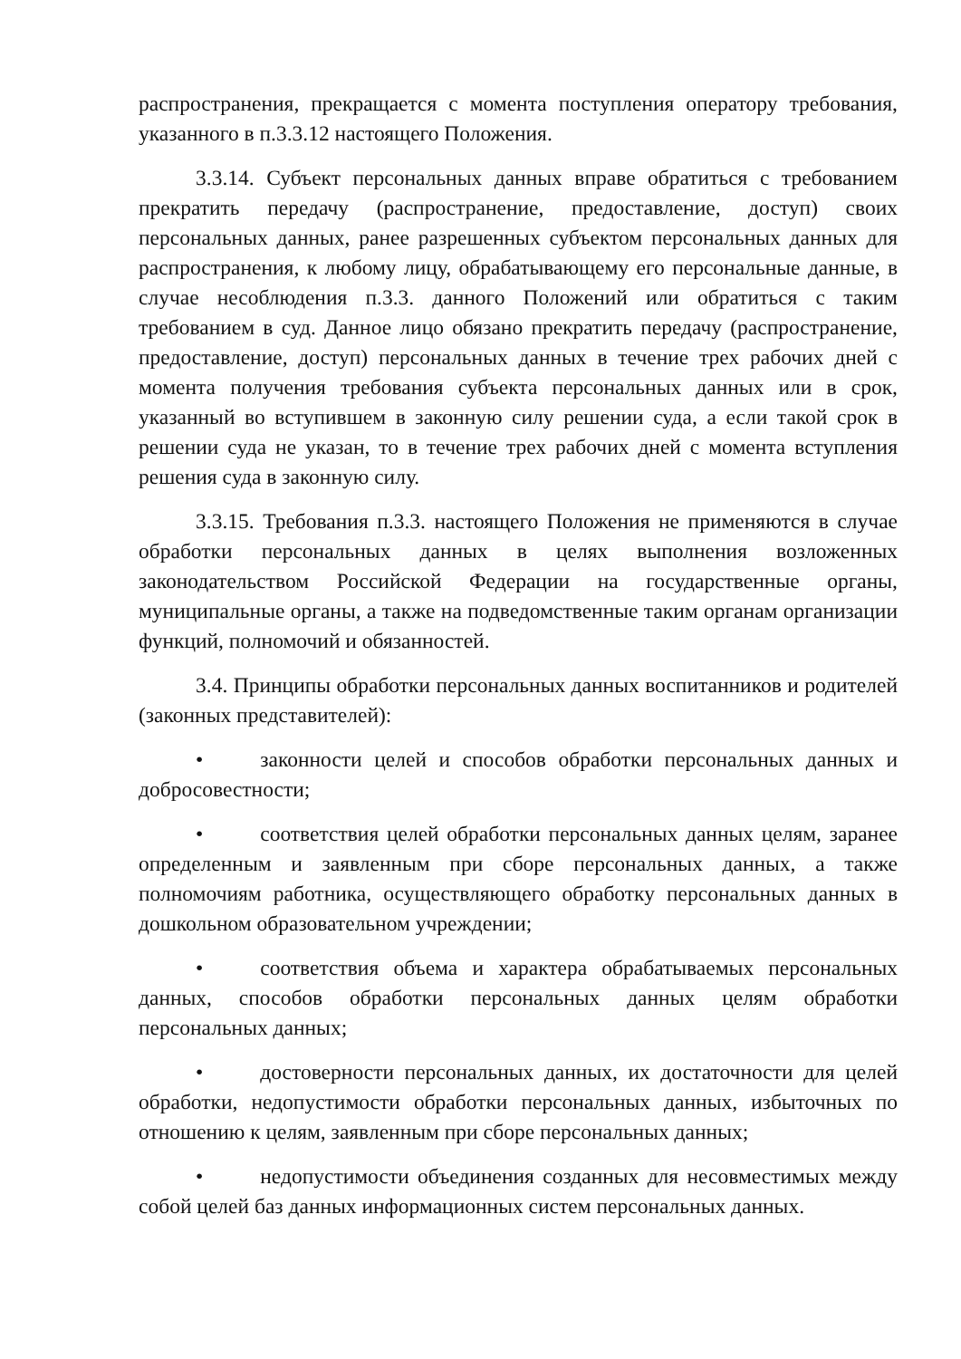распространения, прекращается с момента поступления оператору требования, указанного в п.3.3.12 настоящего Положения.
3.3.14. Субъект персональных данных вправе обратиться с требованием прекратить передачу (распространение, предоставление, доступ) своих персональных данных, ранее разрешенных субъектом персональных данных для распространения, к любому лицу, обрабатывающему его персональные данные, в случае несоблюдения п.3.3. данного Положений или обратиться с таким требованием в суд. Данное лицо обязано прекратить передачу (распространение, предоставление, доступ) персональных данных в течение трех рабочих дней с момента получения требования субъекта персональных данных или в срок, указанный во вступившем в законную силу решении суда, а если такой срок в решении суда не указан, то в течение трех рабочих дней с момента вступления решения суда в законную силу.
3.3.15. Требования п.3.3. настоящего Положения не применяются в случае обработки персональных данных в целях выполнения возложенных законодательством Российской Федерации на государственные органы, муниципальные органы, а также на подведомственные таким органам организации функций, полномочий и обязанностей.
3.4. Принципы обработки персональных данных воспитанников и родителей (законных представителей):
• законности целей и способов обработки персональных данных и добросовестности;
• соответствия целей обработки персональных данных целям, заранее определенным и заявленным при сборе персональных данных, а также полномочиям работника, осуществляющего обработку персональных данных в дошкольном образовательном учреждении;
• соответствия объема и характера обрабатываемых персональных данных, способов обработки персональных данных целям обработки персональных данных;
• достоверности персональных данных, их достаточности для целей обработки, недопустимости обработки персональных данных, избыточных по отношению к целям, заявленным при сборе персональных данных;
• недопустимости объединения созданных для несовместимых между собой целей баз данных информационных систем персональных данных.